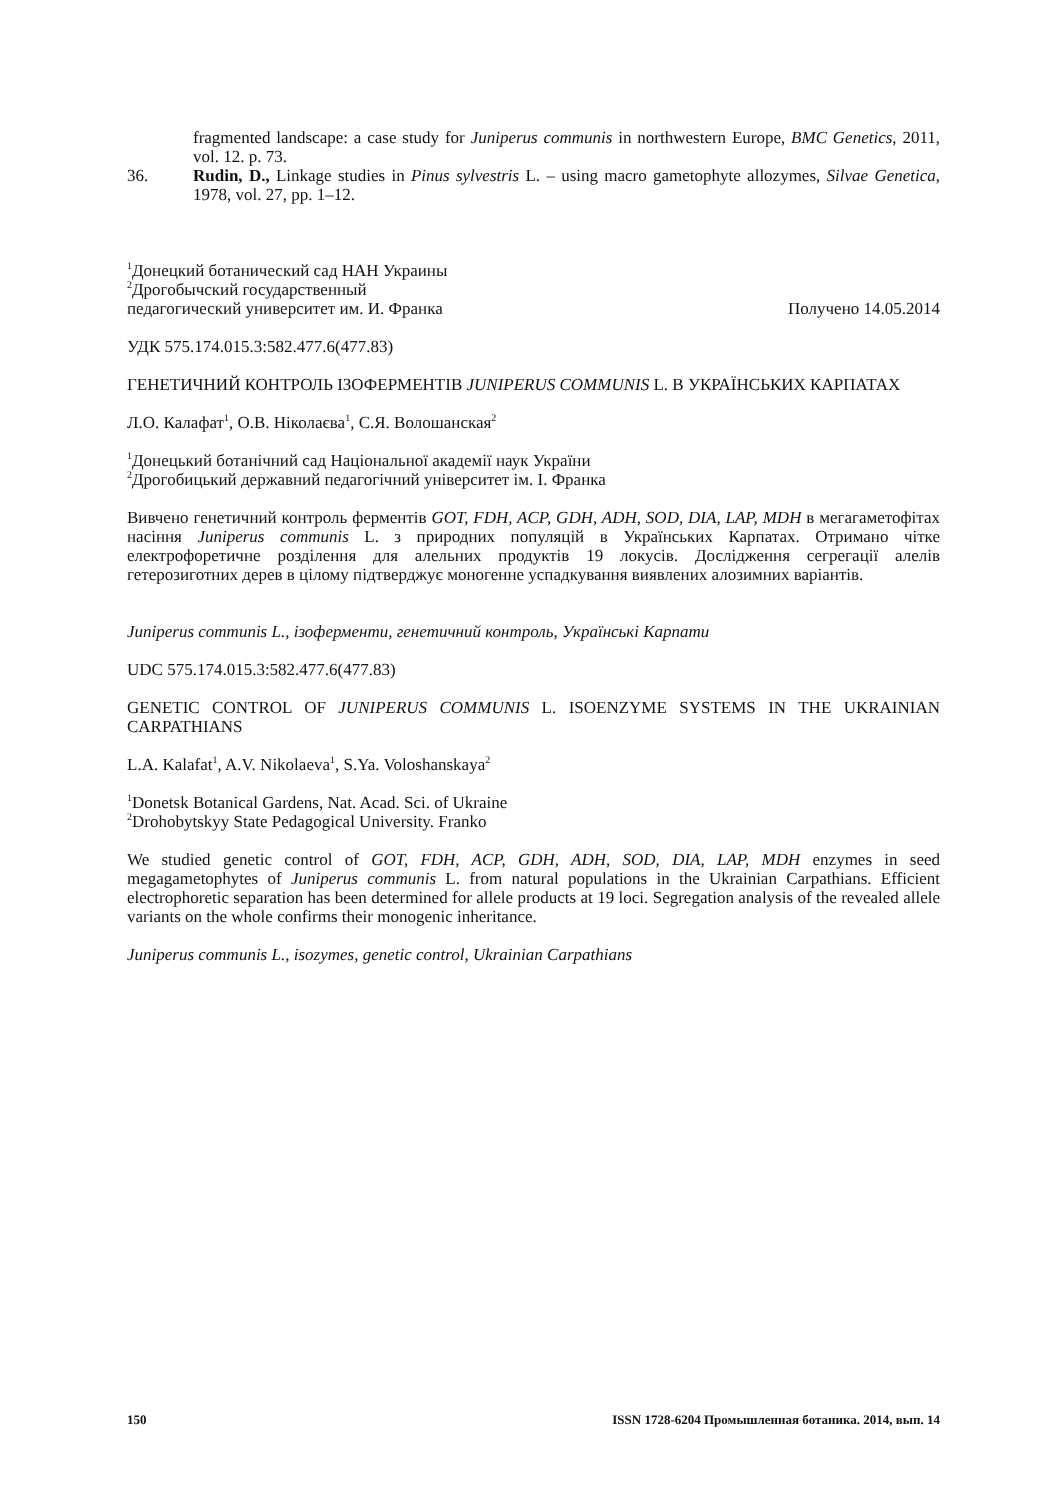fragmented landscape: a case study for Juniperus communis in northwestern Europe, BMC Genetics, 2011, vol. 12. p. 73.
36. Rudin, D., Linkage studies in Pinus sylvestris L. – using macro gametophyte allozymes, Silvae Genetica, 1978, vol. 27, pp. 1–12.
<sup>1</sup> Донецкий ботанический сад НАН Украины
<sup>2</sup> Дрогобычский государственный
педагогический университет им. И. Франка Получено 14.05.2014
УДК 575.174.015.3:582.477.6(477.83)
ГЕНЕТИЧНИЙ КОНТРОЛЬ ІЗОФЕРМЕНТІВ JUNIPERUS COMMUNIS L. В УКРАЇНСЬКИХ КАРПАТАХ
Л.О. Калафат<sup>1</sup>, О.В. Ніколаєва<sup>1</sup>, С.Я. Волошанская<sup>2</sup>
<sup>1</sup> Донецький ботанічний сад Національної академії наук України
<sup>2</sup> Дрогобицький державний педагогічний університет ім. І. Франка
Вивчено генетичний контроль ферментів GOT, FDH, ACP, GDH, ADH, SOD, DIA, LAP, MDH в мегагаметофітах насіння Juniperus communis L. з природних популяцій в Українських Карпатах. Отримано чітке електрофоретичне розділення для алельних продуктів 19 локусів. Дослідження сегрегації алелів гетерозиготних дерев в цілому підтверджує моногенне успадкування виявлених алозимних варіантів.
Juniperus communis L., ізоферменти, генетичний контроль, Українські Карпати
UDC 575.174.015.3:582.477.6(477.83)
GENETIC CONTROL OF JUNIPERUS COMMUNIS L. ISOENZYME SYSTEMS IN THE UKRAINIAN CARPATHIANS
L.A. Kalafat<sup>1</sup>, A.V. Nikolaeva<sup>1</sup>, S.Ya. Voloshanskaya<sup>2</sup>
<sup>1</sup> Donetsk Botanical Gardens, Nat. Acad. Sci. of Ukraine
<sup>2</sup> Drohobytskyy State Pedagogical University. Franko
We studied genetic control of GOT, FDH, ACP, GDH, ADH, SOD, DIA, LAP, MDH enzymes in seed megagametophytes of Juniperus communis L. from natural populations in the Ukrainian Carpathians. Efficient electrophoretic separation has been determined for allele products at 19 loci. Segregation analysis of the revealed allele variants on the whole confirms their monogenic inheritance.
Juniperus communis L., isozymes, genetic control, Ukrainian Carpathians
150 ISSN 1728-6204 Промышленная ботаника. 2014, вып. 14